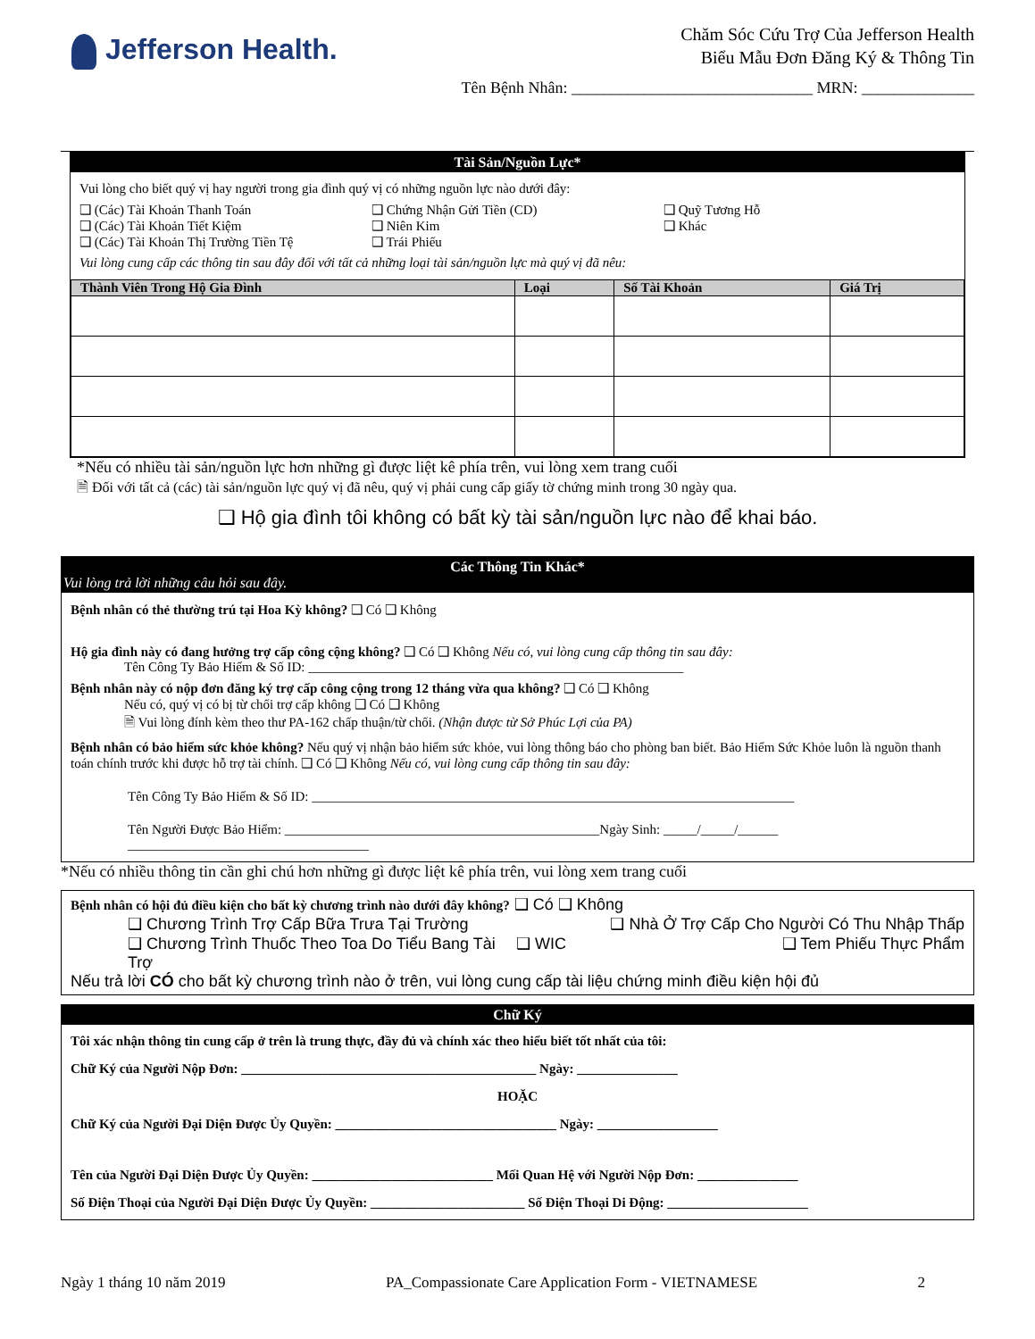Jefferson Health.
Chăm Sóc Cứu Trợ Của Jefferson Health
Biểu Mẫu Đơn Đăng Ký & Thông Tin
Tên Bệnh Nhân: ______________________________ MRN: ______________
Tài Sản/Nguồn Lực*
Vui lòng cho biết quý vị hay người trong gia đình quý vị có những nguồn lực nào dưới đây:
❑ (Các) Tài Khoản Thanh Toán
❑ (Các) Tài Khoản Tiết Kiệm
❑ (Các) Tài Khoản Thị Trường Tiền Tệ
❑ Chứng Nhận Gửi Tiền (CD)
❑ Niên Kim
❑ Trái Phiếu
❑ Quỹ Tương Hỗ
❑ Khác
Vui lòng cung cấp các thông tin sau đây đối với tất cả những loại tài sản/nguồn lực mà quý vị đã nêu:
| Thành Viên Trong Hộ Gia Đình | Loại | Số Tài Khoản | Giá Trị |
| --- | --- | --- | --- |
*Nếu có nhiều tài sản/nguồn lực hơn những gì được liệt kê phía trên, vui lòng xem trang cuối
🗎 Đối với tất cả (các) tài sản/nguồn lực quý vị đã nêu, quý vị phải cung cấp giấy tờ chứng minh trong 30 ngày qua.
❑ Hộ gia đình tôi không có bất kỳ tài sản/nguồn lực nào để khai báo.
Các Thông Tin Khác*
Vui lòng trả lời những câu hỏi sau đây.
Bệnh nhân có thẻ thường trú tại Hoa Kỳ không? ❑ Có ❑ Không
Hộ gia đình này có đang hưởng trợ cấp công cộng không? ❑ Có ❑ Không Nếu có, vui lòng cung cấp thông tin sau đây:
    Tên Công Ty Bảo Hiểm & Số ID: ________________________________________________________
Bệnh nhân này có nộp đơn đăng ký trợ cấp công cộng trong 12 tháng vừa qua không? ❑ Có ❑ Không
    Nếu có, quý vị có bị từ chối trợ cấp không ❑ Có ❑ Không
    🗎 Vui lòng đính kèm theo thư PA-162 chấp thuận/từ chối. (Nhận được từ Sở Phúc Lợi của PA)
Bệnh nhân có bảo hiểm sức khỏe không? Nếu quý vị nhận bảo hiểm sức khỏe, vui lòng thông báo cho phòng ban biết. Bảo Hiểm Sức Khỏe luôn là nguồn thanh toán chính trước khi được hỗ trợ tài chính. ❑ Có ❑ Không Nếu có, vui lòng cung cấp thông tin sau đây:
Tên Công Ty Bảo Hiểm & Số ID: ________________________________________________________________________
Tên Người Được Bảo Hiểm: _______________________________________________Ngày Sinh: _____/_____/______
____________________________________
*Nếu có nhiều thông tin cần ghi chú hơn những gì được liệt kê phía trên, vui lòng xem trang cuối
Bệnh nhân có hội đủ điều kiện cho bất kỳ chương trình nào dưới đây không? ❑ Có ❑ Không
❑ Chương Trình Trợ Cấp Bữa Trưa Tại Trường
❑ Nhà Ở Trợ Cấp Cho Người Có Thu Nhập Thấp
❑ Chương Trình Thuốc Theo Toa Do Tiểu Bang Tài Trợ
❑ WIC ❑ Tem Phiếu Thực Phẩm
Nếu trả lời CÓ cho bất kỳ chương trình nào ở trên, vui lòng cung cấp tài liệu chứng minh điều kiện hội đủ
Chữ Ký
Tôi xác nhận thông tin cung cấp ở trên là trung thực, đầy đủ và chính xác theo hiểu biết tốt nhất của tôi:
Chữ Ký của Người Nộp Đơn: ____________________________________________ Ngày: _______________
HOẶC
Chữ Ký của Người Đại Diện Được Ủy Quyền: _________________________________ Ngày: __________________
Tên của Người Đại Diện Được Ủy Quyền: ___________________________ Mối Quan Hệ với Người Nộp Đơn: _______________
Số Điện Thoại của Người Đại Diện Được Ủy Quyền: _______________________ Số Điện Thoại Di Động: _____________________
Ngày 1 tháng 10 năm 2019 PA_Compassionate Care Application Form - VIETNAMESE 2